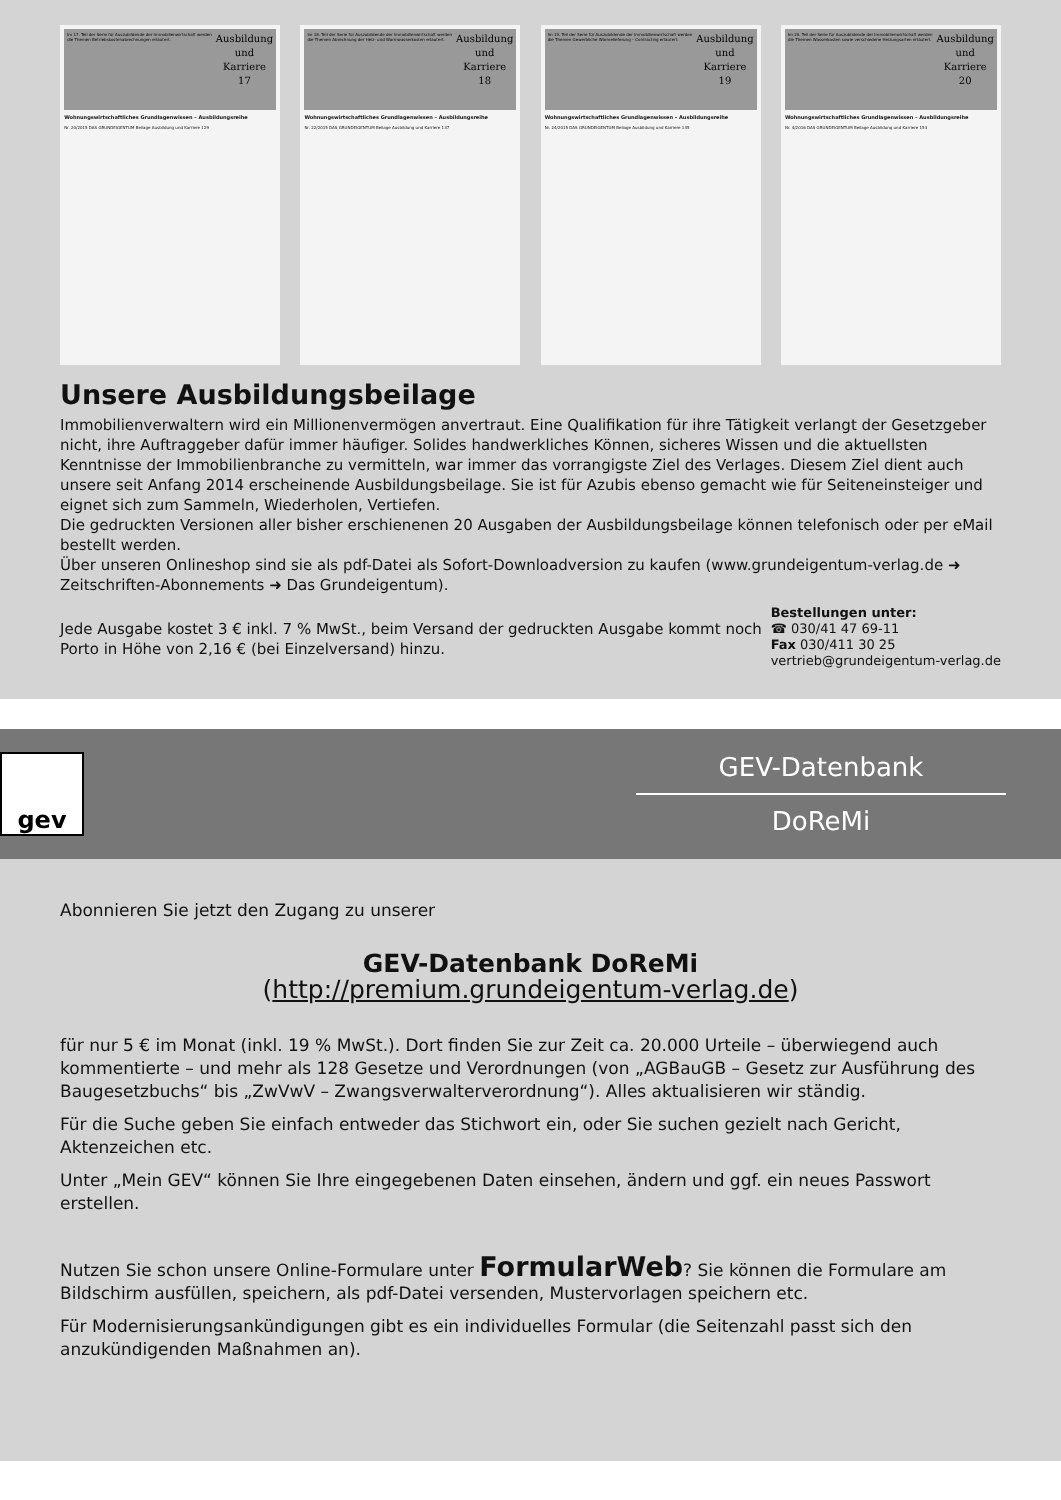Im 17. Teil der Serie für Auszubildende der Immobilienwirtschaft werden die Themen Betriebskostenabrechnungen erläutert. Ausbildung und Karriere 17
Wohnungswirtschaftliches Grundlagenwissen – Ausbildungsreihe
Nr. 20/2015 DAS GRUNDEIGENTUM Beilage Ausbildung und Karriere 129
Im 18. Teil der Serie für Auszubildende der Immobilienwirtschaft werden die Themen Abrechnung der Heiz- und Warmwasserkosten erläutert. Ausbildung und Karriere 18
Wohnungswirtschaftliches Grundlagenwissen – Ausbildungsreihe
Nr. 22/2015 DAS GRUNDEIGENTUM Beilage Ausbildung und Karriere 137
Im 19. Teil der Serie für Auszubildende der Immobilienwirtschaft werden die Themen Gewerbliche Wärmelieferung – Contracting erläutert. Ausbildung und Karriere 19
Wohnungswirtschaftliches Grundlagenwissen – Ausbildungsreihe
Nr. 24/2015 DAS GRUNDEIGENTUM Beilage Ausbildung und Karriere 145
Im 20. Teil der Serie für Auszubildende der Immobilienwirtschaft werden die Themen Wasserkosten sowie verschiedene Heizungsarten erläutert. Ausbildung und Karriere 20
Wohnungswirtschaftliches Grundlagenwissen – Ausbildungsreihe
Nr. 4/2016 DAS GRUNDEIGENTUM Beilage Ausbildung und Karriere 153
Unsere Ausbildungsbeilage
Immobilienverwaltern wird ein Millionenvermögen anvertraut. Eine Qualifikation für ihre Tätigkeit verlangt der Gesetzgeber nicht, ihre Auftraggeber dafür immer häufiger. Solides handwerkliches Können, sicheres Wissen und die aktuellsten Kenntnisse der Immobilienbranche zu vermitteln, war immer das vorrangigste Ziel des Verlages. Diesem Ziel dient auch unsere seit Anfang 2014 erscheinende Ausbildungsbeilage. Sie ist für Azubis ebenso gemacht wie für Seiteneinsteiger und eignet sich zum Sammeln, Wiederholen, Vertiefen.
Die gedruckten Versionen aller bisher erschienenen 20 Ausgaben der Ausbildungsbeilage können telefonisch oder per eMail bestellt werden.
Über unseren Onlineshop sind sie als pdf-Datei als Sofort-Downloadversion zu kaufen (www.grundeigentum-verlag.de ➜ Zeitschriften-Abonnements ➜ Das Grundeigentum).
Jede Ausgabe kostet 3 € inkl. 7 % MwSt., beim Versand der gedruckten Ausgabe kommt noch Porto in Höhe von 2,16 € (bei Einzelversand) hinzu.
Bestellungen unter:
☎ 030/41 47 69-11
Fax 030/411 30 25
vertrieb@grundeigentum-verlag.de
gev
GEV-Datenbank
DoReMi
Abonnieren Sie jetzt den Zugang zu unserer
GEV-Datenbank DoReMi
(http://premium.grundeigentum-verlag.de)
für nur 5 € im Monat (inkl. 19 % MwSt.). Dort finden Sie zur Zeit ca. 20.000 Urteile – überwiegend auch kommentierte – und mehr als 128 Gesetze und Verordnungen (von „AGBauGB – Gesetz zur Ausführung des Baugesetzbuchs“ bis „ZwVwV – Zwangsverwalterverordnung“). Alles aktualisieren wir ständig.
Für die Suche geben Sie einfach entweder das Stichwort ein, oder Sie suchen gezielt nach Gericht, Aktenzeichen etc.
Unter „Mein GEV“ können Sie Ihre eingegebenen Daten einsehen, ändern und ggf. ein neues Passwort erstellen.
Nutzen Sie schon unsere Online-Formulare unter FormularWeb? Sie können die Formulare am Bildschirm ausfüllen, speichern, als pdf-Datei versenden, Mustervorlagen speichern etc.
Für Modernisierungsankündigungen gibt es ein individuelles Formular (die Seitenzahl passt sich den anzukündigenden Maßnahmen an).